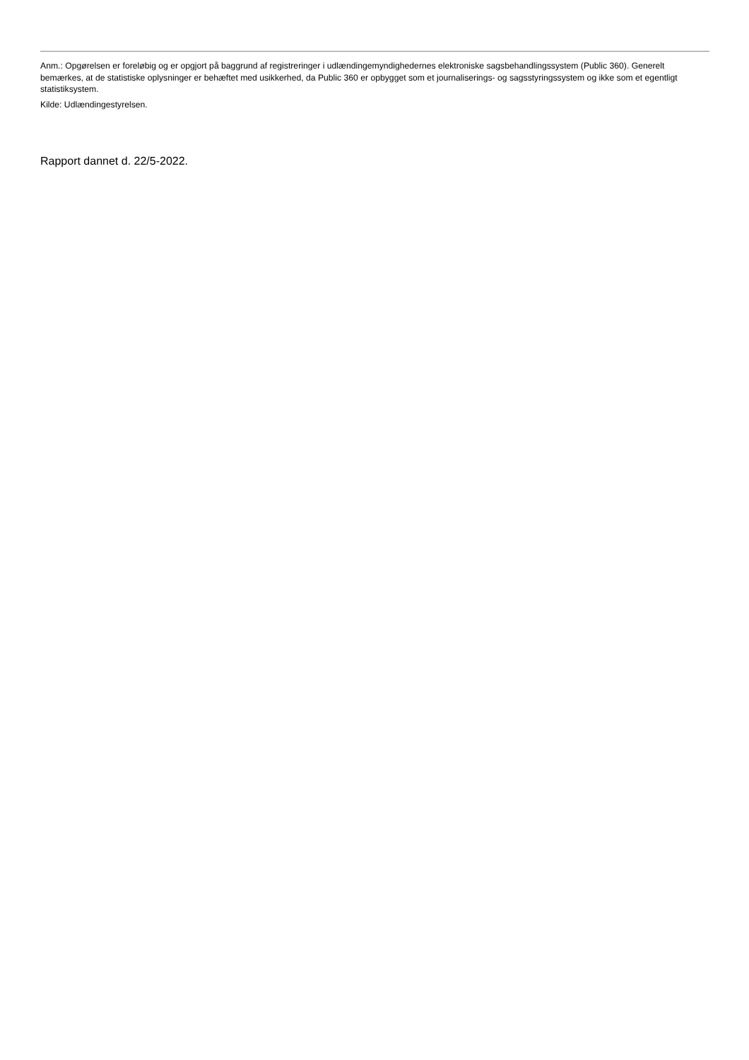Anm.: Opgørelsen er foreløbig og er opgjort på baggrund af registreringer i udlændingemyndighedernes elektroniske sagsbehandlingssystem (Public 360). Generelt bemærkes, at de statistiske oplysninger er behæftet med usikkerhed, da Public 360 er opbygget som et journaliserings- og sagsstyringssystem og ikke som et egentligt statistiksystem.
Kilde: Udlændingestyrelsen.
Rapport dannet d. 22/5-2022.